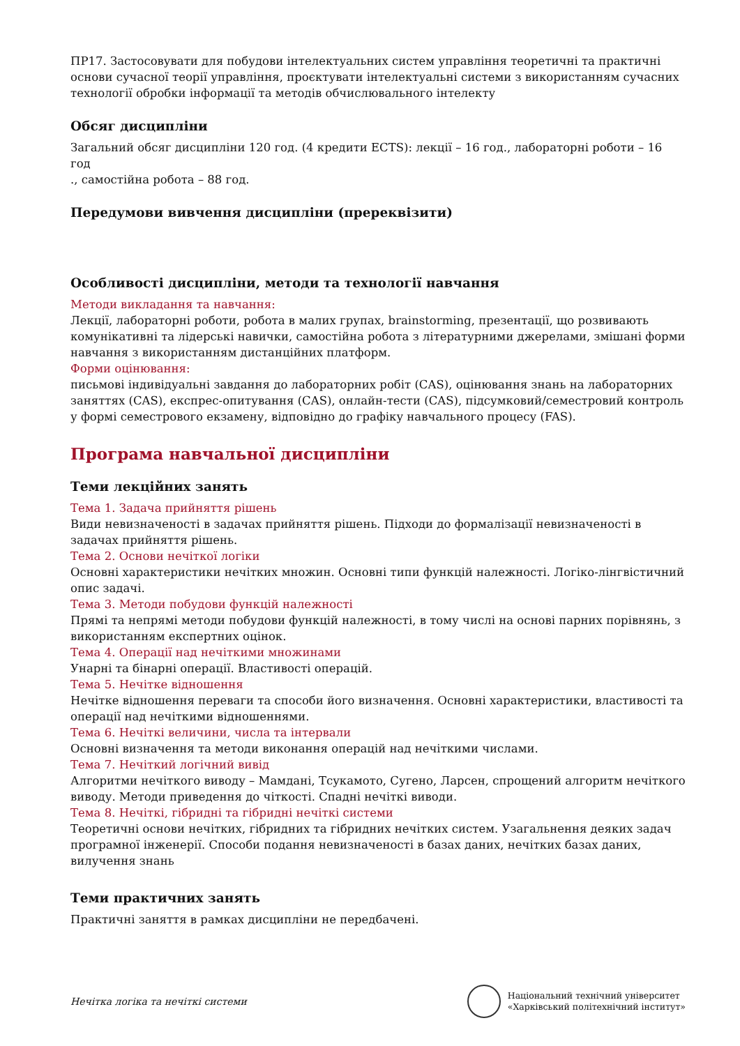ПР17. Застосовувати для побудови інтелектуальних систем управління теоретичні та практичні основи сучасної теорії управління, проєктувати інтелектуальні системи з використанням сучасних технології обробки інформації та методів обчислювального інтелекту
Обсяг дисципліни
Загальний обсяг дисципліни 120 год. (4 кредити ECTS): лекції – 16 год., лабораторні роботи – 16 год
., самостійна робота – 88 год.
Передумови вивчення дисципліни (пререквізити)
Особливості дисципліни, методи та технології навчання
Методи викладання та навчання:
Лекції, лабораторні роботи, робота в малих групах, brainstorming, презентації, що розвивають комунікативні та лідерські навички, самостійна робота з літературними джерелами, змішані форми навчання з використанням дистанційних платформ.
Форми оцінювання:
письмові індивідуальні завдання до лабораторних робіт (CAS), оцінювання знань на лабораторних заняттях (CAS), експрес-опитування (CAS), онлайн-тести (CAS), підсумковий/семестровий контроль у формі семестрового екзамену, відповідно до графіку навчального процесу (FAS).
Програма навчальної дисципліни
Теми лекційних занять
Тема 1. Задача прийняття рішень
Види невизначеності в задачах прийняття рішень. Підходи до формалізації невизначеності в задачах прийняття рішень.
Тема 2. Основи нечіткої логіки
Основні характеристики нечітких множин. Основні типи функцій належності. Логіко-лінгвістичний опис задачі.
Тема 3. Методи побудови функцій належності
Прямі та непрямі методи побудови функцій належності, в тому числі на основі парних порівнянь, з використанням експертних оцінок.
Тема 4. Операції над нечіткими множинами
Унарні та бінарні операції. Властивості операцій.
Тема 5. Нечітке відношення
Нечітке відношення переваги та способи його визначення. Основні характеристики, властивості та операції над нечіткими відношеннями.
Тема 6. Нечіткі величини, числа та інтервали
Основні визначення та методи виконання операцій над нечіткими числами.
Тема 7. Нечіткий логічний вивід
Алгоритми нечіткого виводу – Мамдані, Тсукамото, Сугено, Ларсен, спрощений алгоритм нечіткого виводу. Методи приведення до чіткості. Спадні нечіткі виводи.
Тема 8. Нечіткі, гібридні та гібридні нечіткі системи
Теоретичні основи нечітких, гібридних та гібридних нечітких систем. Узагальнення деяких задач програмної інженерії. Способи подання невизначеності в базах даних, нечітких базах даних, вилучення знань
Теми практичних занять
Практичні заняття в рамках дисципліни не передбачені.
Нечітка логіка та нечіткі системи
Національний технічний університет
«Харківський політехнічний інститут»